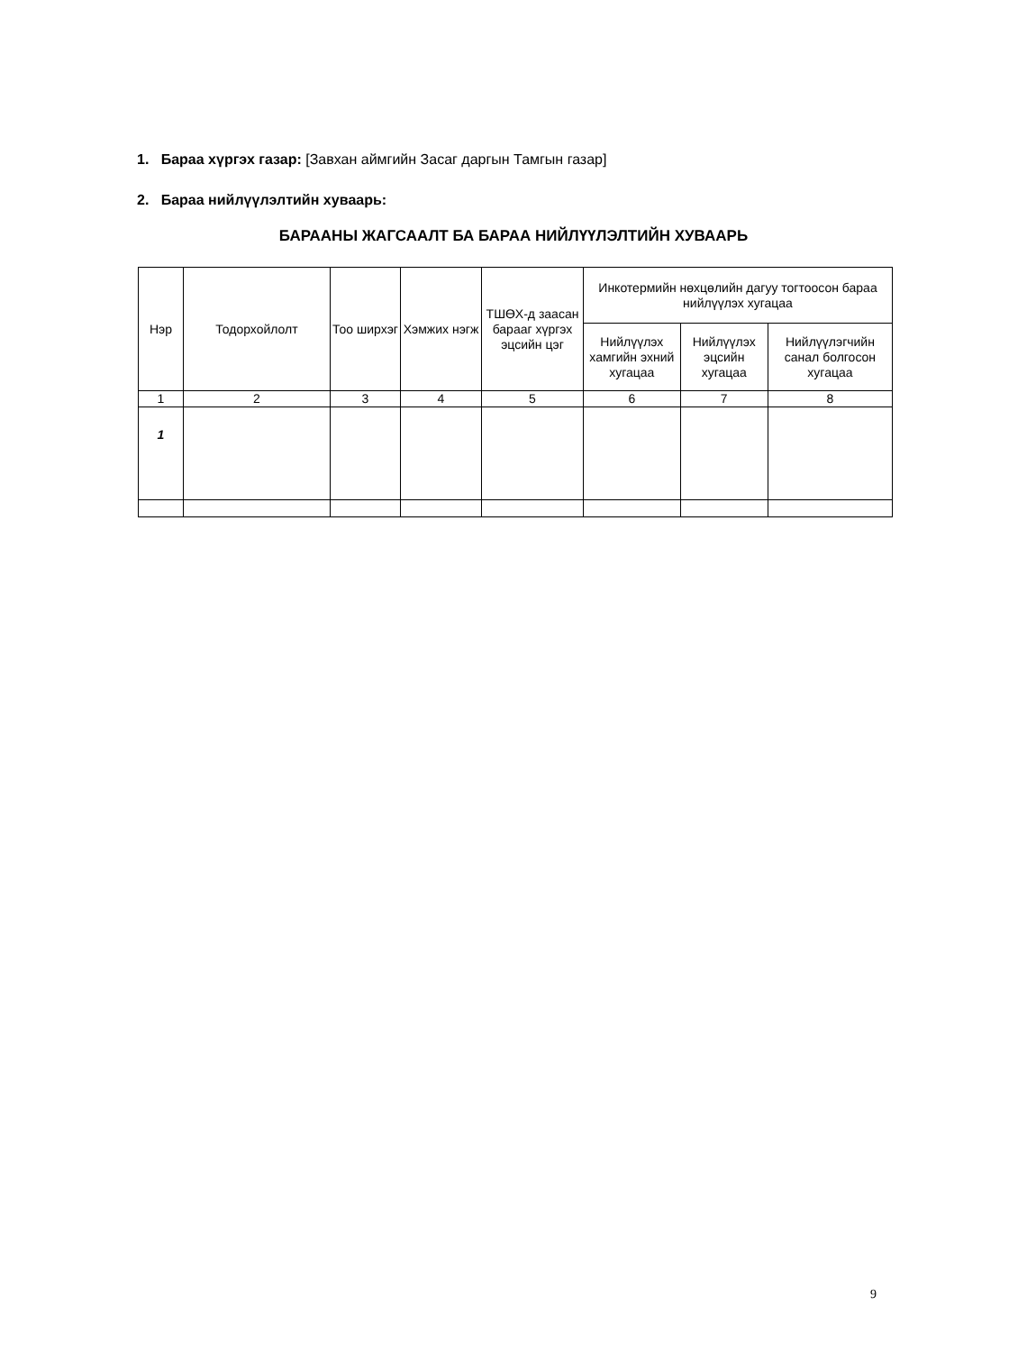1. Бараа хүргэх газар: [Завхан аймгийн Засаг даргын Тамгын газар]
2. Бараа нийлүүлэлтийн хуваарь:
БАРААНЫ ЖАГСААЛТ БА БАРАА НИЙЛҮҮЛЭЛТИЙН ХУВААРЬ
| Нэр | Тодорхойлолт | Тоо ширхэг | Хэмжих нэгж | ТШӨХ-д заасан барааг хүргэх эцсийн цэг | Инкотермийн нөхцөлийн дагуу тогтоосон бараа нийлүүлэх хугацаа | | |
| --- | --- | --- | --- | --- | --- | --- | --- |
| | | | | | Нийлүүлэх хамгийн эхний хугацаа | Нийлүүлэх эцсийн хугацаа | Нийлүүлэгчийн санал болгосон хугацаа |
| 1 | 2 | 3 | 4 | 5 | 6 | 7 | 8 |
| 1 | | | | | | | |
9